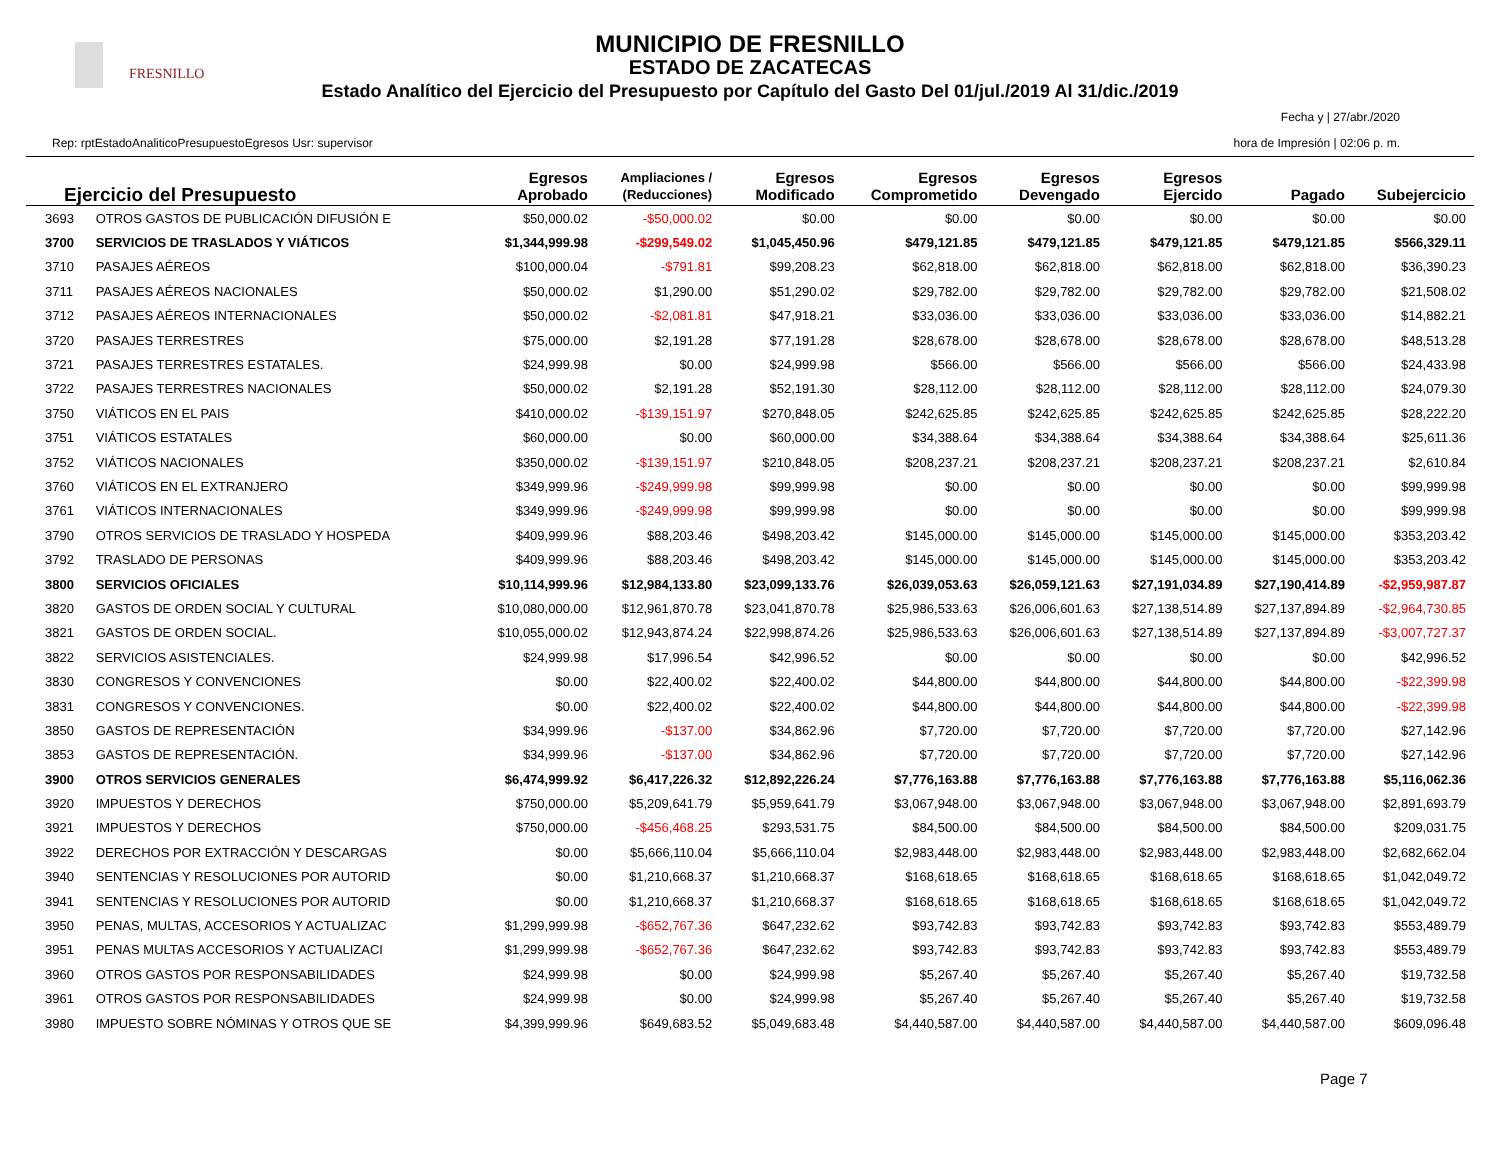FRESNILLO
MUNICIPIO DE FRESNILLO
ESTADO DE ZACATECAS
Estado Analítico del Ejercicio del Presupuesto por Capítulo del Gasto Del 01/jul./2019 Al 31/dic./2019
Rep: rptEstadoAnaliticoPresupuestoEgresos Usr: supervisor
Fecha y | 27/abr./2020
hora de Impresión | 02:06 p. m.
| Ejercicio del Presupuesto | | Egresos Aprobado | Ampliaciones / (Reducciones) | Egresos Modificado | Egresos Comprometido | Egresos Devengado | Egresos Ejercido | Pagado | Subejercicio |
| --- | --- | --- | --- | --- | --- | --- | --- | --- | --- |
| 3693 | OTROS GASTOS DE PUBLICACIÓN DIFUSIÓN E | $50,000.02 | -$50,000.02 | $0.00 | $0.00 | $0.00 | $0.00 | $0.00 | $0.00 |
| 3700 | SERVICIOS DE TRASLADOS Y VIÁTICOS | $1,344,999.98 | -$299,549.02 | $1,045,450.96 | $479,121.85 | $479,121.85 | $479,121.85 | $479,121.85 | $566,329.11 |
| 3710 | PASAJES AÉREOS | $100,000.04 | -$791.81 | $99,208.23 | $62,818.00 | $62,818.00 | $62,818.00 | $62,818.00 | $36,390.23 |
| 3711 | PASAJES AÉREOS NACIONALES | $50,000.02 | $1,290.00 | $51,290.02 | $29,782.00 | $29,782.00 | $29,782.00 | $29,782.00 | $21,508.02 |
| 3712 | PASAJES AÉREOS INTERNACIONALES | $50,000.02 | -$2,081.81 | $47,918.21 | $33,036.00 | $33,036.00 | $33,036.00 | $33,036.00 | $14,882.21 |
| 3720 | PASAJES TERRESTRES | $75,000.00 | $2,191.28 | $77,191.28 | $28,678.00 | $28,678.00 | $28,678.00 | $28,678.00 | $48,513.28 |
| 3721 | PASAJES TERRESTRES ESTATALES. | $24,999.98 | $0.00 | $24,999.98 | $566.00 | $566.00 | $566.00 | $566.00 | $24,433.98 |
| 3722 | PASAJES TERRESTRES NACIONALES | $50,000.02 | $2,191.28 | $52,191.30 | $28,112.00 | $28,112.00 | $28,112.00 | $28,112.00 | $24,079.30 |
| 3750 | VIÁTICOS EN EL PAIS | $410,000.02 | -$139,151.97 | $270,848.05 | $242,625.85 | $242,625.85 | $242,625.85 | $242,625.85 | $28,222.20 |
| 3751 | VIÁTICOS ESTATALES | $60,000.00 | $0.00 | $60,000.00 | $34,388.64 | $34,388.64 | $34,388.64 | $34,388.64 | $25,611.36 |
| 3752 | VIÁTICOS NACIONALES | $350,000.02 | -$139,151.97 | $210,848.05 | $208,237.21 | $208,237.21 | $208,237.21 | $208,237.21 | $2,610.84 |
| 3760 | VIÁTICOS EN EL EXTRANJERO | $349,999.96 | -$249,999.98 | $99,999.98 | $0.00 | $0.00 | $0.00 | $0.00 | $99,999.98 |
| 3761 | VIÁTICOS INTERNACIONALES | $349,999.96 | -$249,999.98 | $99,999.98 | $0.00 | $0.00 | $0.00 | $0.00 | $99,999.98 |
| 3790 | OTROS SERVICIOS DE TRASLADO Y HOSPEDA | $409,999.96 | $88,203.46 | $498,203.42 | $145,000.00 | $145,000.00 | $145,000.00 | $145,000.00 | $353,203.42 |
| 3792 | TRASLADO DE PERSONAS | $409,999.96 | $88,203.46 | $498,203.42 | $145,000.00 | $145,000.00 | $145,000.00 | $145,000.00 | $353,203.42 |
| 3800 | SERVICIOS OFICIALES | $10,114,999.96 | $12,984,133.80 | $23,099,133.76 | $26,039,053.63 | $26,059,121.63 | $27,191,034.89 | $27,190,414.89 | -$2,959,987.87 |
| 3820 | GASTOS DE ORDEN SOCIAL Y CULTURAL | $10,080,000.00 | $12,961,870.78 | $23,041,870.78 | $25,986,533.63 | $26,006,601.63 | $27,138,514.89 | $27,137,894.89 | -$2,964,730.85 |
| 3821 | GASTOS DE ORDEN SOCIAL. | $10,055,000.02 | $12,943,874.24 | $22,998,874.26 | $25,986,533.63 | $26,006,601.63 | $27,138,514.89 | $27,137,894.89 | -$3,007,727.37 |
| 3822 | SERVICIOS ASISTENCIALES. | $24,999.98 | $17,996.54 | $42,996.52 | $0.00 | $0.00 | $0.00 | $0.00 | $42,996.52 |
| 3830 | CONGRESOS Y CONVENCIONES | $0.00 | $22,400.02 | $22,400.02 | $44,800.00 | $44,800.00 | $44,800.00 | $44,800.00 | -$22,399.98 |
| 3831 | CONGRESOS Y CONVENCIONES. | $0.00 | $22,400.02 | $22,400.02 | $44,800.00 | $44,800.00 | $44,800.00 | $44,800.00 | -$22,399.98 |
| 3850 | GASTOS DE REPRESENTACIÓN | $34,999.96 | -$137.00 | $34,862.96 | $7,720.00 | $7,720.00 | $7,720.00 | $7,720.00 | $27,142.96 |
| 3853 | GASTOS DE REPRESENTACIÓN. | $34,999.96 | -$137.00 | $34,862.96 | $7,720.00 | $7,720.00 | $7,720.00 | $7,720.00 | $27,142.96 |
| 3900 | OTROS SERVICIOS GENERALES | $6,474,999.92 | $6,417,226.32 | $12,892,226.24 | $7,776,163.88 | $7,776,163.88 | $7,776,163.88 | $7,776,163.88 | $5,116,062.36 |
| 3920 | IMPUESTOS Y DERECHOS | $750,000.00 | $5,209,641.79 | $5,959,641.79 | $3,067,948.00 | $3,067,948.00 | $3,067,948.00 | $3,067,948.00 | $2,891,693.79 |
| 3921 | IMPUESTOS Y DERECHOS | $750,000.00 | -$456,468.25 | $293,531.75 | $84,500.00 | $84,500.00 | $84,500.00 | $84,500.00 | $209,031.75 |
| 3922 | DERECHOS POR EXTRACCIÓN Y DESCARGAS | $0.00 | $5,666,110.04 | $5,666,110.04 | $2,983,448.00 | $2,983,448.00 | $2,983,448.00 | $2,983,448.00 | $2,682,662.04 |
| 3940 | SENTENCIAS Y RESOLUCIONES POR AUTORID | $0.00 | $1,210,668.37 | $1,210,668.37 | $168,618.65 | $168,618.65 | $168,618.65 | $168,618.65 | $1,042,049.72 |
| 3941 | SENTENCIAS Y RESOLUCIONES POR AUTORID | $0.00 | $1,210,668.37 | $1,210,668.37 | $168,618.65 | $168,618.65 | $168,618.65 | $168,618.65 | $1,042,049.72 |
| 3950 | PENAS, MULTAS, ACCESORIOS Y ACTUALIZAC | $1,299,999.98 | -$652,767.36 | $647,232.62 | $93,742.83 | $93,742.83 | $93,742.83 | $93,742.83 | $553,489.79 |
| 3951 | PENAS MULTAS ACCESORIOS Y ACTUALIZACI | $1,299,999.98 | -$652,767.36 | $647,232.62 | $93,742.83 | $93,742.83 | $93,742.83 | $93,742.83 | $553,489.79 |
| 3960 | OTROS GASTOS POR RESPONSABILIDADES | $24,999.98 | $0.00 | $24,999.98 | $5,267.40 | $5,267.40 | $5,267.40 | $5,267.40 | $19,732.58 |
| 3961 | OTROS GASTOS POR RESPONSABILIDADES | $24,999.98 | $0.00 | $24,999.98 | $5,267.40 | $5,267.40 | $5,267.40 | $5,267.40 | $19,732.58 |
| 3980 | IMPUESTO SOBRE NÓMINAS Y OTROS QUE SE | $4,399,999.96 | $649,683.52 | $5,049,683.48 | $4,440,587.00 | $4,440,587.00 | $4,440,587.00 | $4,440,587.00 | $609,096.48 |
Page 7